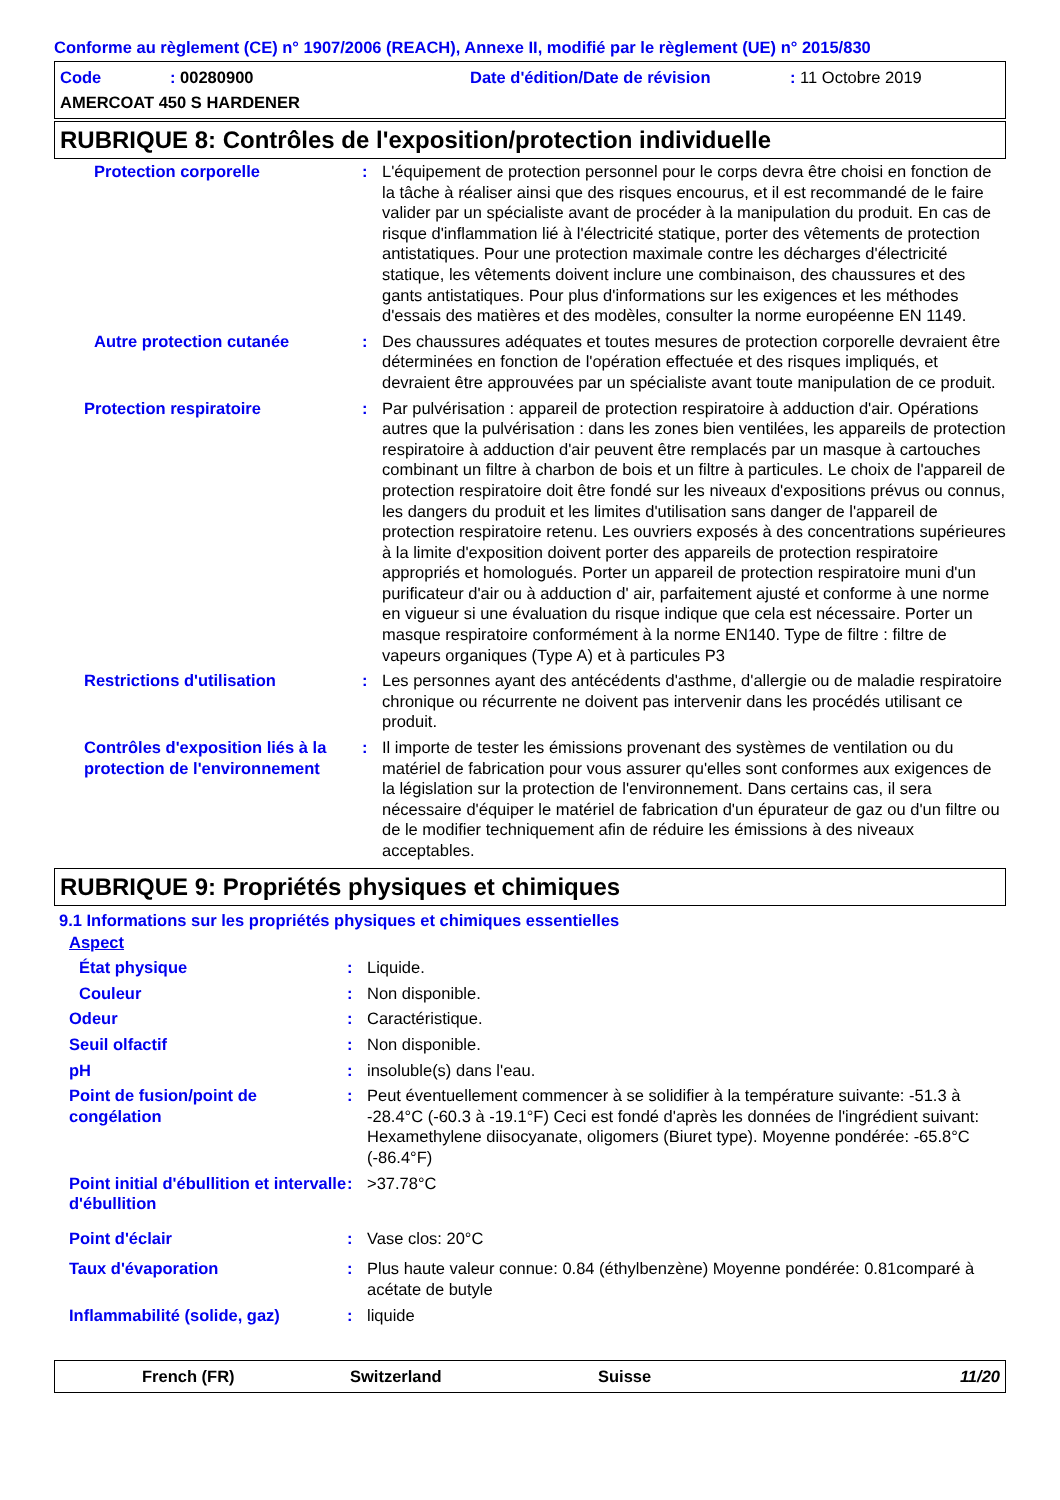Conforme au règlement (CE) n° 1907/2006 (REACH), Annexe II, modifié par le règlement (UE) n° 2015/830
| Code | : 00280900 | Date d'édition/Date de révision | : 11 Octobre 2019 |
| AMERCOAT 450 S HARDENER | | | |
RUBRIQUE 8: Contrôles de l'exposition/protection individuelle
| Protection corporelle | : | L'équipement de protection personnel pour le corps devra être choisi en fonction de la tâche à réaliser ainsi que des risques encourus, et il est recommandé de le faire valider par un spécialiste avant de procéder à la manipulation du produit. En cas de risque d'inflammation lié à l'électricité statique, porter des vêtements de protection antistatiques. Pour une protection maximale contre les décharges d'électricité statique, les vêtements doivent inclure une combinaison, des chaussures et des gants antistatiques. Pour plus d'informations sur les exigences et les méthodes d'essais des matières et des modèles, consulter la norme européenne EN 1149. |
| Autre protection cutanée | : | Des chaussures adéquates et toutes mesures de protection corporelle devraient être déterminées en fonction de l'opération effectuée et des risques impliqués, et devraient être approuvées par un spécialiste avant toute manipulation de ce produit. |
| Protection respiratoire | : | Par pulvérisation : appareil de protection respiratoire à adduction d'air. Opérations autres que la pulvérisation : dans les zones bien ventilées, les appareils de protection respiratoire à adduction d'air peuvent être remplacés par un masque à cartouches combinant un filtre à charbon de bois et un filtre à particules. Le choix de l'appareil de protection respiratoire doit être fondé sur les niveaux d'expositions prévus ou connus, les dangers du produit et les limites d'utilisation sans danger de l'appareil de protection respiratoire retenu. Les ouvriers exposés à des concentrations supérieures à la limite d'exposition doivent porter des appareils de protection respiratoire appropriés et homologués. Porter un appareil de protection respiratoire muni d'un purificateur d'air ou à adduction d' air, parfaitement ajusté et conforme à une norme en vigueur si une évaluation du risque indique que cela est nécessaire. Porter un masque respiratoire conformément à la norme EN140. Type de filtre : filtre de vapeurs organiques (Type A) et à particules P3 |
| Restrictions d'utilisation | : | Les personnes ayant des antécédents d'asthme, d'allergie ou de maladie respiratoire chronique ou récurrente ne doivent pas intervenir dans les procédés utilisant ce produit. |
| Contrôles d'exposition liés à la protection de l'environnement | : | Il importe de tester les émissions provenant des systèmes de ventilation ou du matériel de fabrication pour vous assurer qu'elles sont conformes aux exigences de la législation sur la protection de l'environnement. Dans certains cas, il sera nécessaire d'équiper le matériel de fabrication d'un épurateur de gaz ou d'un filtre ou de le modifier techniquement afin de réduire les émissions à des niveaux acceptables. |
RUBRIQUE 9: Propriétés physiques et chimiques
9.1 Informations sur les propriétés physiques et chimiques essentielles
| Aspect | | |
| État physique | : | Liquide. |
| Couleur | : | Non disponible. |
| Odeur | : | Caractéristique. |
| Seuil olfactif | : | Non disponible. |
| pH | : | insoluble(s) dans l'eau. |
| Point de fusion/point de congélation | : | Peut éventuellement commencer à se solidifier à la température suivante: -51.3 à -28.4°C (-60.3 à -19.1°F) Ceci est fondé d'après les données de l'ingrédient suivant: Hexamethylene diisocyanate, oligomers (Biuret type). Moyenne pondérée: -65.8°C (-86.4°F) |
| Point initial d'ébullition et intervalle d'ébullition | : | >37.78°C |
| Point d'éclair | : | Vase clos: 20°C |
| Taux d'évaporation | : | Plus haute valeur connue: 0.84 (éthylbenzène) Moyenne pondérée: 0.81comparé à acétate de butyle |
| Inflammabilité (solide, gaz) | : | liquide |
French (FR) Switzerland Suisse 11/20